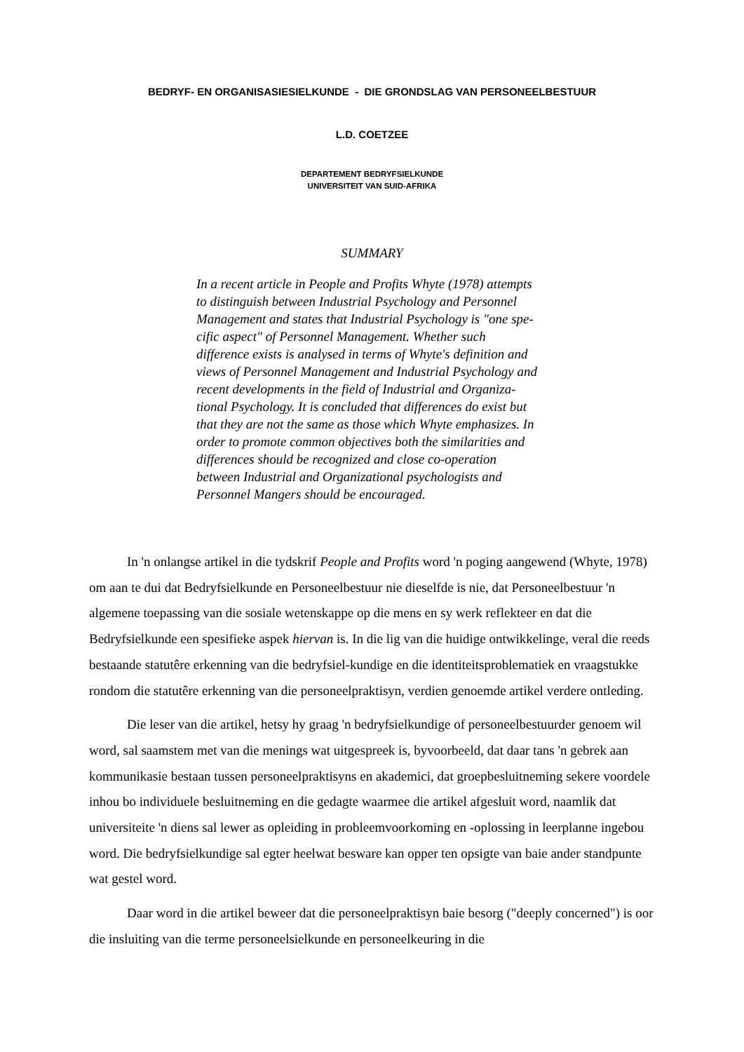BEDRYF- EN ORGANISASIESIELKUNDE - DIE GRONDSLAG VAN PERSONEELBESTUUR
L.D. COETZEE
DEPARTEMENT BEDRYFSIELKUNDE
UNIVERSITEIT VAN SUID-AFRIKA
SUMMARY
In a recent article in People and Profits Whyte (1978) attempts
to distinguish between Industrial Psychology and Personnel
Management and states that Industrial Psychology is "one spe-
cific aspect" of Personnel Management. Whether such
difference exists is analysed in terms of Whyte's definition and
views of Personnel Management and Industrial Psychology and
recent developments in the field of Industrial and Organiza-
tional Psychology. It is concluded that differences do exist but
that they are not the same as those which Whyte emphasizes. In
order to promote common objectives both the similarities and
differences should be recognized and close co-operation
between Industrial and Organizational psychologists and
Personnel Mangers should be encouraged.
In 'n onlangse artikel in die tydskrif People and Profits word 'n poging aangewend (Whyte, 1978) om aan te dui dat Bedryfsielkunde en Personeelbestuur nie dieselfde is nie, dat Personeelbestuur 'n algemene toepassing van die sosiale wetenskappe op die mens en sy werk reflekteer en dat die Bedryfsielkunde een spesifieke aspek hiervan is. In die lig van die huidige ontwikkelinge, veral die reeds bestaande statutêre erkenning van die bedryfsiel-kundige en die identiteitsproblematiek en vraagstukke rondom die statutêre erkenning van die personeelpraktisyn, verdien genoemde artikel verdere ontleding.
Die leser van die artikel, hetsy hy graag 'n bedryfsielkundige of personeelbestuurder genoem wil word, sal saamstem met van die menings wat uitgespreek is, byvoorbeeld, dat daar tans 'n gebrek aan kommunikasie bestaan tussen personeelpraktisyns en akademici, dat groepbesluitneming sekere voordele inhou bo individuele besluitneming en die gedagte waarmee die artikel afgesluit word, naamlik dat universiteite 'n diens sal lewer as opleiding in probleemvoorkoming en -oplossing in leerplanne ingebou word. Die bedryfsielkundige sal egter heelwat besware kan opper ten opsigte van baie ander standpunte wat gestel word.
Daar word in die artikel beweer dat die personeelpraktisyn baie besorg ("deeply concerned") is oor die insluiting van die terme personeelsielkunde en personeelkeuring in die